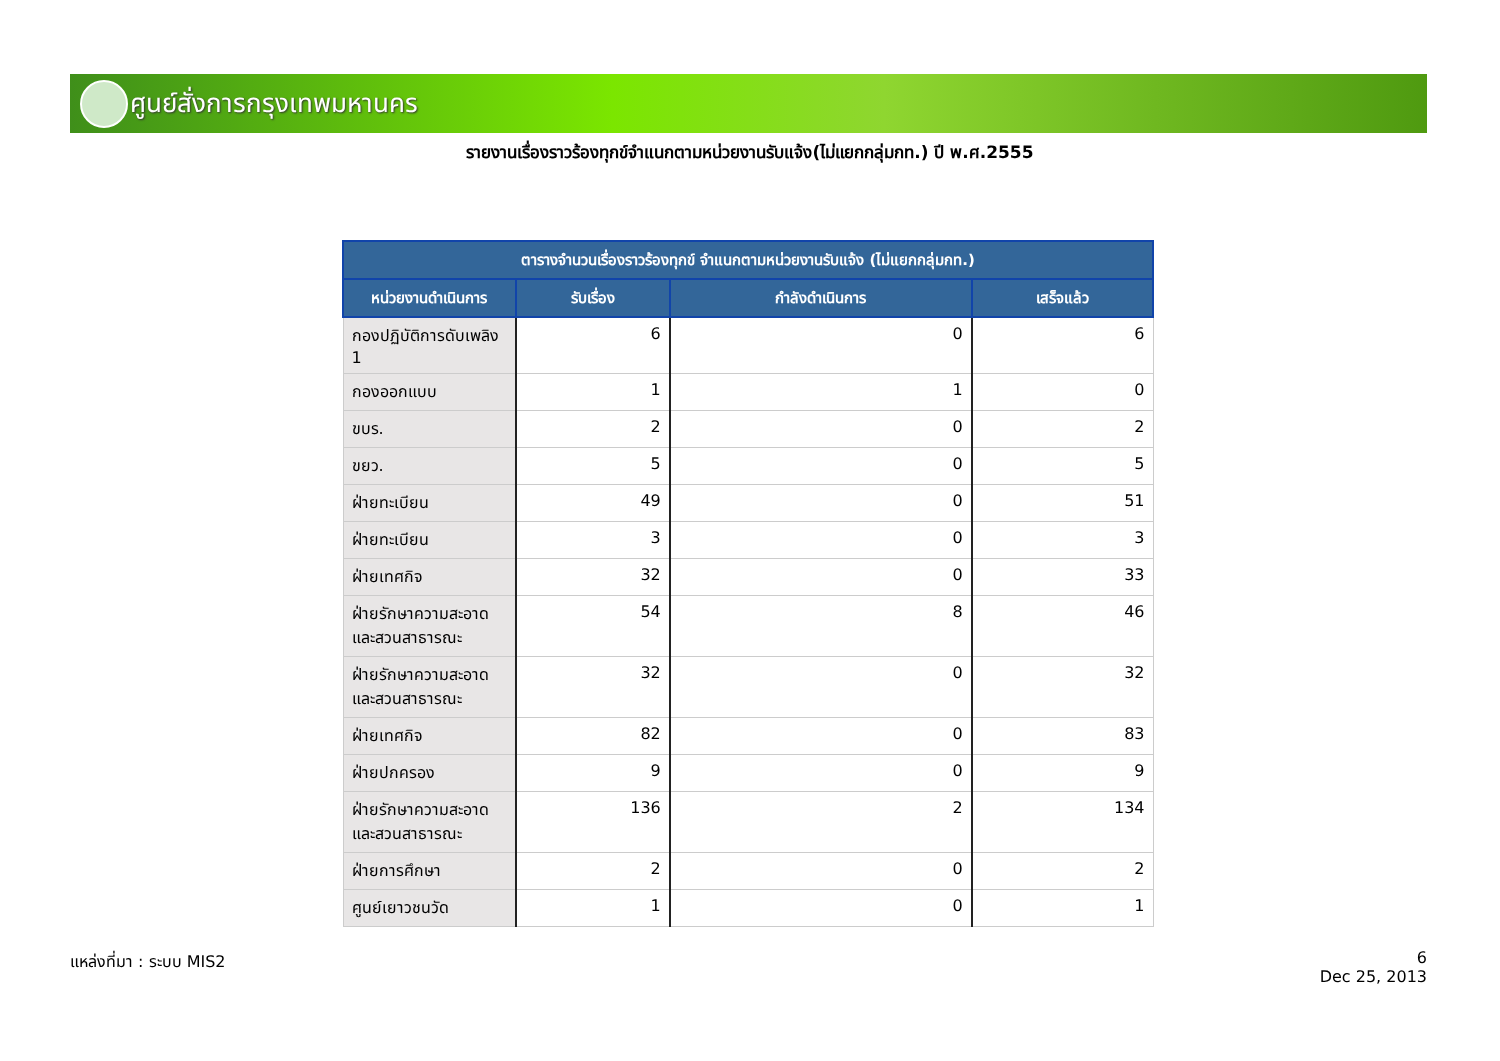ศูนย์สั่งการกรุงเทพมหานคร
รายงานเรื่องราวร้องทุกข์จำแนกตามหน่วยงานรับแจ้ง(ไม่แยกกลุ่มกท.) ปี พ.ศ.2555
| ตารางจำนวนเรื่องราวร้องทุกข์ จำแนกตามหน่วยงานรับแจ้ง (ไม่แยกกลุ่มกท.) | | | |
| --- | --- | --- | --- |
| หน่วยงานดำเนินการ | รับเรื่อง | กำลังดำเนินการ | เสร็จแล้ว |
| กองปฏิบัติการดับเพลิง 1 | 6 | 0 | 6 |
| กองออกแบบ | 1 | 1 | 0 |
| ขบร. | 2 | 0 | 2 |
| ขยว. | 5 | 0 | 5 |
| ฝ่ายทะเบียน | 49 | 0 | 51 |
| ฝ่ายทะเบียน | 3 | 0 | 3 |
| ฝ่ายเทศกิจ | 32 | 0 | 33 |
| ฝ่ายรักษาความสะอาดและสวนสาธารณะ | 54 | 8 | 46 |
| ฝ่ายรักษาความสะอาดและสวนสาธารณะ | 32 | 0 | 32 |
| ฝ่ายเทศกิจ | 82 | 0 | 83 |
| ฝ่ายปกครอง | 9 | 0 | 9 |
| ฝ่ายรักษาความสะอาดและสวนสาธารณะ | 136 | 2 | 134 |
| ฝ่ายการศึกษา | 2 | 0 | 2 |
| ศูนย์เยาวชนวัด | 1 | 0 | 1 |
แหล่งที่มา : ระบบ MIS2
6
Dec 25, 2013